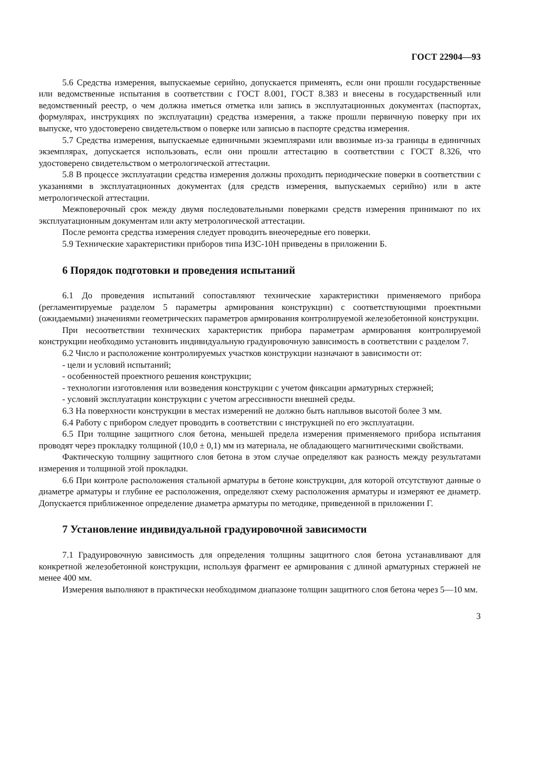ГОСТ 22904—93
5.6 Средства измерения, выпускаемые серийно, допускается применять, если они прошли государственные или ведомственные испытания в соответствии с ГОСТ 8.001, ГОСТ 8.383 и внесены в государственный или ведомственный реестр, о чем должна иметься отметка или запись в эксплуатационных документах (паспортах, формулярах, инструкциях по эксплуатации) средства измерения, а также прошли первичную поверку при их выпуске, что удостоверено свидетельством о поверке или записью в паспорте средства измерения.
5.7 Средства измерения, выпускаемые единичными экземплярами или ввозимые из-за границы в единичных экземплярах, допускается использовать, если они прошли аттестацию в соответствии с ГОСТ 8.326, что удостоверено свидетельством о метрологической аттестации.
5.8 В процессе эксплуатации средства измерения должны проходить периодические поверки в соответствии с указаниями в эксплуатационных документах (для средств измерения, выпускаемых серийно) или в акте метрологической аттестации.
Межповерочный срок между двумя последовательными поверками средств измерения принимают по их эксплуатационным документам или акту метрологической аттестации.
После ремонта средства измерения следует проводить внеочередные его поверки.
5.9 Технические характеристики приборов типа ИЗС-10Н приведены в приложении Б.
6 Порядок подготовки и проведения испытаний
6.1 До проведения испытаний сопоставляют технические характеристики применяемого прибора (регламентируемые разделом 5 параметры армирования конструкции) с соответствующими проектными (ожидаемыми) значениями геометрических параметров армирования контролируемой железобетонной конструкции.
При несоответствии технических характеристик прибора параметрам армирования контролируемой конструкции необходимо установить индивидуальную градуировочную зависимость в соответствии с разделом 7.
6.2 Число и расположение контролируемых участков конструкции назначают в зависимости от:
- цели и условий испытаний;
- особенностей проектного решения конструкции;
- технологии изготовления или возведения конструкции с учетом фиксации арматурных стержней;
- условий эксплуатации конструкции с учетом агрессивности внешней среды.
6.3 На поверхности конструкции в местах измерений не должно быть наплывов высотой более 3 мм.
6.4 Работу с прибором следует проводить в соответствии с инструкцией по его эксплуатации.
6.5 При толщине защитного слоя бетона, меньшей предела измерения применяемого прибора испытания проводят через прокладку толщиной (10,0 ± 0,1) мм из материала, не обладающего магнитическими свойствами.
Фактическую толщину защитного слоя бетона в этом случае определяют как разность между результатами измерения и толщиной этой прокладки.
6.6 При контроле расположения стальной арматуры в бетоне конструкции, для которой отсутствуют данные о диаметре арматуры и глубине ее расположения, определяют схему расположения арматуры и измеряют ее диаметр. Допускается приближенное определение диаметра арматуры по методике, приведенной в приложении Г.
7 Установление индивидуальной градуировочной зависимости
7.1 Градуировочную зависимость для определения толщины защитного слоя бетона устанавливают для конкретной железобетонной конструкции, используя фрагмент ее армирования с длиной арматурных стержней не менее 400 мм.
Измерения выполняют в практически необходимом диапазоне толщин защитного слоя бетона через 5—10 мм.
3